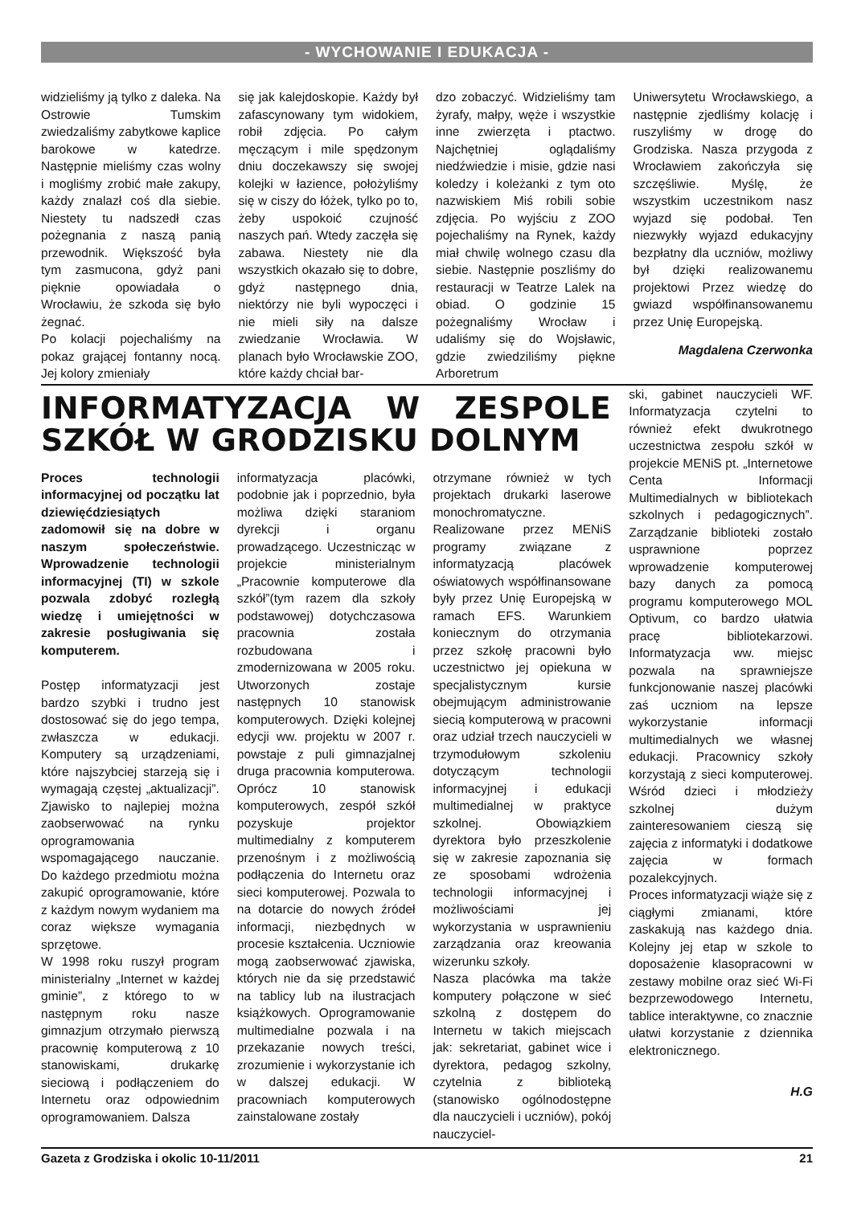- WYCHOWANIE I EDUKACJA -
widzieliśmy ją tylko z daleka. Na Ostrowie Tumskim zwiedzaliśmy zabytkowe kaplice barokowe w katedrze. Następnie mieliśmy czas wolny i mogliśmy zrobić małe zakupy, każdy znalazł coś dla siebie. Niestety tu nadszedł czas pożegnania z naszą panią przewodnik. Większość była tym zasmucona, gdyż pani pięknie opowiadała o Wrocławiu, że szkoda się było żegnać.
Po kolacji pojechaliśmy na pokaz grającej fontanny nocą. Jej kolory zmieniały
się jak kalejdoskopie. Każdy był zafascynowany tym widokiem, robił zdjęcia. Po całym męczącym i mile spędzonym dniu doczekawszy się swojej kolejki w łazience, położyliśmy się w ciszy do łóżek, tylko po to, żeby uspokoić czujność naszych pań. Wtedy zaczęła się zabawa. Niestety nie dla wszystkich okazało się to dobre, gdyż następnego dnia, niektórzy nie byli wypoczęci i nie mieli siły na dalsze zwiedzanie Wrocławia. W planach było Wrocławskie ZOO, które każdy chciał bar-
dzo zobaczyć. Widzieliśmy tam żyrafy, małpy, węże i wszystkie inne zwierzęta i ptactwo. Najchętniej oglądaliśmy niedźwiedzie i misie, gdzie nasi koledzy i koleżanki z tym oto nazwiskiem Miś robili sobie zdjęcia. Po wyjściu z ZOO pojechaliśmy na Rynek, każdy miał chwilę wolnego czasu dla siebie. Następnie poszliśmy do restauracji w Teatrze Lalek na obiad. O godzinie 15 pożegnaliśmy Wrocław i udaliśmy się do Wojsławic, gdzie zwiedziliśmy piękne Arboretrum
Uniwersytetu Wrocławskiego, a następnie zjedliśmy kolację i ruszyliśmy w drogę do Grodziska. Nasza przygoda z Wrocławiem zakończyła się szczęśliwie. Myślę, że wszystkim uczestnikom nasz wyjazd się podobał. Ten niezwykły wyjazd edukacyjny bezpłatny dla uczniów, możliwy był dzięki realizowanemu projektowi Przez wiedzę do gwiazd współfinansowanemu przez Unię Europejską.
Magdalena Czerwonka
INFORMATYZACJA W ZESPOLE SZKÓŁ W GRODZISKU DOLNYM
Proces technologii informacyjnej od początku lat dziewięćdziesiątych zadomowił się na dobre w naszym społeczeństwie. Wprowadzenie technologii informacyjnej (TI) w szkole pozwala zdobyć rozległą wiedzę i umiejętności w zakresie posługiwania się komputerem.
Postęp informatyzacji jest bardzo szybki i trudno jest dostosować się do jego tempa, zwłaszcza w edukacji. Komputery są urządzeniami, które najszybciej starzeją się i wymagają częstej „aktualizacji”. Zjawisko to najlepiej można zaobserwować na rynku oprogramowania wspomagającego nauczanie. Do każdego przedmiotu można zakupić oprogramowanie, które z każdym nowym wydaniem ma coraz większe wymagania sprzętowe.
W 1998 roku ruszył program ministerialny „Internet w każdej gminie”, z którego to w następnym roku nasze gimnazjum otrzymało pierwszą pracownię komputerową z 10 stanowiskami, drukarkę sieciową i podłączeniem do Internetu oraz odpowiednim oprogramowaniem. Dalsza
informatyzacja placówki, podobnie jak i poprzednio, była możliwa dzięki staraniom dyrekcji i organu prowadzącego. Uczestnicząc w projekcie ministerialnym „Pracownie komputerowe dla szkół”(tym razem dla szkoły podstawowej) dotychczasowa pracownia została rozbudowana i zmodernizowana w 2005 roku. Utworzonych zostaje następnych 10 stanowisk komputerowych. Dzięki kolejnej edycji ww. projektu w 2007 r. powstaje z puli gimnazjalnej druga pracownia komputerowa. Oprócz 10 stanowisk komputerowych, zespół szkół pozyskuje projektor multimedialny z komputerem przenośnym i z możliwością podłączenia do Internetu oraz sieci komputerowej. Pozwala to na dotarcie do nowych źródeł informacji, niezbędnych w procesie kształcenia. Uczniowie mogą zaobserwować zjawiska, których nie da się przedstawić na tablicy lub na ilustracjach książkowych. Oprogramowanie multimedialne pozwala i na przekazanie nowych treści, zrozumienie i wykorzystanie ich w dalszej edukacji. W pracowniach komputerowych zainstalowane zostały
otrzymane również w tych projektach drukarki laserowe monochromatyczne. Realizowane przez MENiS programy związane z informatyzacją placówek oświatowych współfinansowane były przez Unię Europejską w ramach EFS. Warunkiem koniecznym do otrzymania przez szkołę pracowni było uczestnictwo jej opiekuna w specjalistycznym kursie obejmującym administrowanie siecią komputerową w pracowni oraz udział trzech nauczycieli w trzymodułowym szkoleniu dotyczącym technologii informacyjnej i edukacji multimedialnej w praktyce szkolnej. Obowiązkiem dyrektora było przeszkolenie się w zakresie zapoznania się ze sposobami wdrożenia technologii informacyjnej i możliwościami jej wykorzystania w usprawnieniu zarządzania oraz kreowania wizerunku szkoły.
Nasza placówka ma także komputery połączone w sieć szkolną z dostępem do Internetu w takich miejscach jak: sekretariat, gabinet wice i dyrektora, pedagog szkolny, czytelnia z biblioteką (stanowisko ogólnodostępne dla nauczycieli i uczniów), pokój nauczyciel-
ski, gabinet nauczycieli WF. Informatyzacja czytelni to również efekt dwukrotnego uczestnictwa zespołu szkół w projekcie MENiS pt. „Internetowe Centa Informacji Multimedialnych w bibliotekach szkolnych i pedagogicznych”. Zarządzanie biblioteki zostało usprawnione poprzez wprowadzenie komputerowej bazy danych za pomocą programu komputerowego MOL Optivum, co bardzo ułatwia pracę bibliotekarzowi. Informatyzacja ww. miejsc pozwala na sprawniejsze funkcjonowanie naszej placówki zaś uczniom na lepsze wykorzystanie informacji multimedialnych we własnej edukacji. Pracownicy szkoły korzystają z sieci komputerowej. Wśród dzieci i młodzieży szkolnej dużym zainteresowaniem cieszą się zajęcia z informatyki i dodatkowe zajęcia w formach pozalekcyjnych.
Proces informatyzacji wiąże się z ciągłymi zmianami, które zaskakują nas każdego dnia. Kolejny jej etap w szkole to doposażenie klasopracowni w zestawy mobilne oraz sieć Wi-Fi bezprzewodowego Internetu, tablice interaktywne, co znacznie ułatwi korzystanie z dziennika elektronicznego.
H.G
Gazeta z Grodziska i okolic 10-11/2011 21